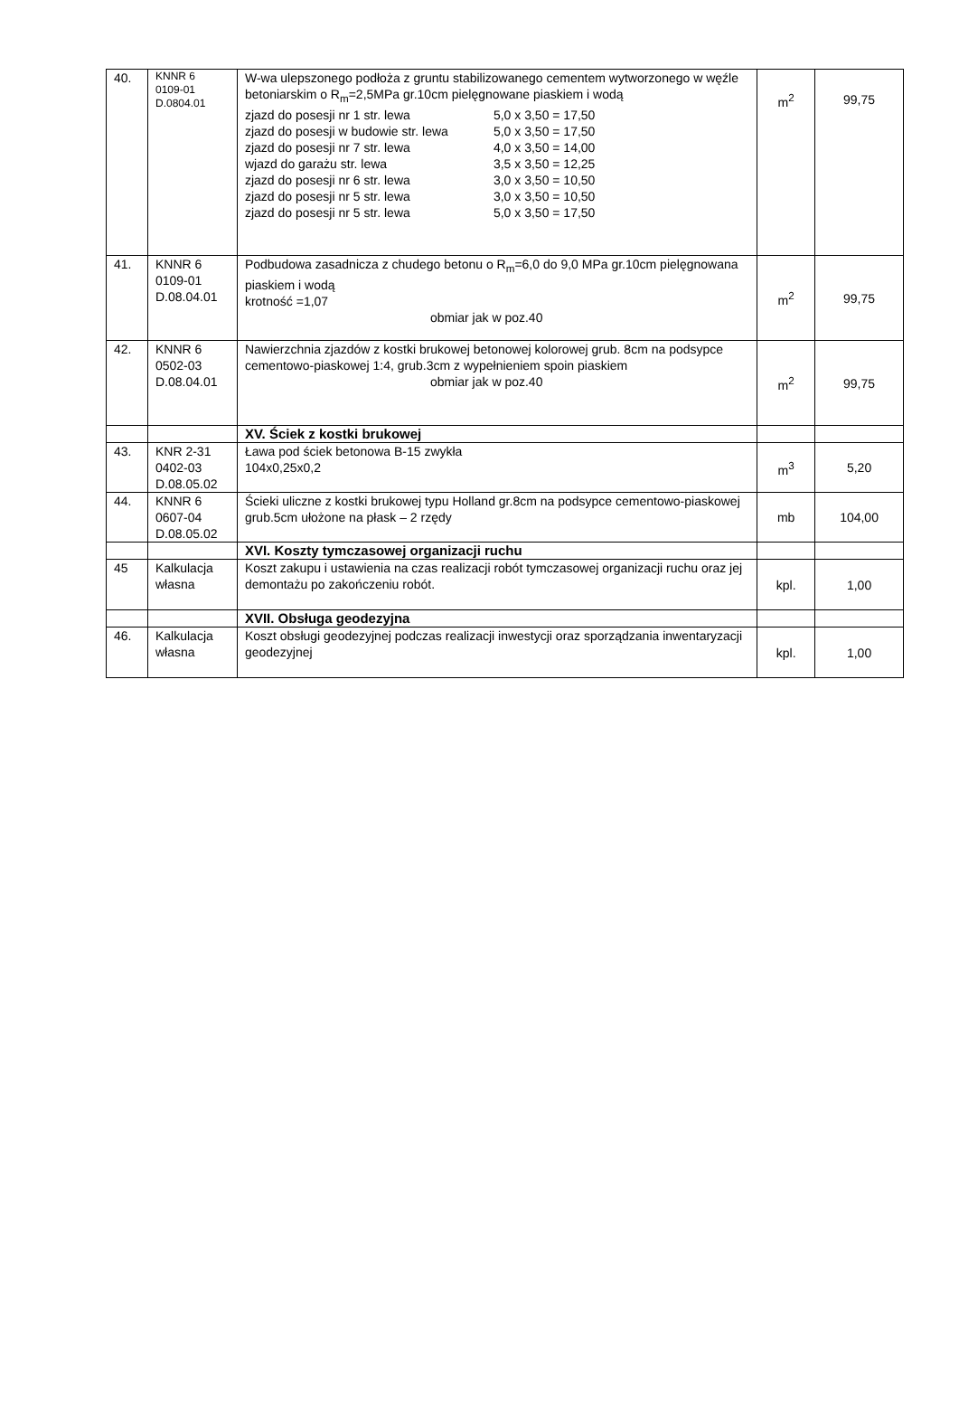| 40. | KNNR 6 0109-01 D.0804.01 | W-wa ulepszonego podłoża z gruntu stabilizowanego cementem wytworzonego w węźle betoniarskim o R<sub>m</sub>=2,5MPa gr.10cm pielęgnowane piaskiem i wodą zjazd do posesji nr 1 str. lewa 5,0 x 3,50 = 17,50 zjazd do posesji w budowie str. lewa 5,0 x 3,50 = 17,50 zjazd do posesji nr 7 str. lewa 4,0 x 3,50 = 14,00 wjazd do garażu str. lewa 3,5 x 3,50 = 12,25 zjazd do posesji nr 6 str. lewa 3,0 x 3,50 = 10,50 zjazd do posesji nr 5 str. lewa 3,0 x 3,50 = 10,50 zjazd do posesji nr 5 str. lewa 5,0 x 3,50 = 17,50 | m<sup>2</sup> | 99,75 |
| 41. | KNNR 6 0109-01 D.08.04.01 | Podbudowa zasadnicza z chudego betonu o R<sub>m</sub>=6,0 do 9,0 MPa gr.10cm pielęgnowana piaskiem i wodą krotność =1,07 obmiar jak w poz.40 | m<sup>2</sup> | 99,75 |
| 42. | KNNR 6 0502-03 D.08.04.01 | Nawierzchnia zjazdów z kostki brukowej betonowej kolorowej grub. 8cm na podsypce cementowo-piaskowej 1:4, grub.3cm z wypełnieniem spoin piaskiem obmiar jak w poz.40 | m<sup>2</sup> | 99,75 |
| | | XV. Ściek z kostki brukowej | | |
| 43. | KNR 2-31 0402-03 D.08.05.02 | Ława pod ściek betonowa B-15 zwykła 104x0,25x0,2 | m<sup>3</sup> | 5,20 |
| 44. | KNNR 6 0607-04 D.08.05.02 | Ścieki uliczne z kostki brukowej typu Holland gr.8cm na podsypce cementowo-piaskowej grub.5cm ułożone na płask – 2 rzędy | mb | 104,00 |
| | | XVI. Koszty tymczasowej organizacji ruchu | | |
| 45 | Kalkulacja własna | Koszt zakupu i ustawienia na czas realizacji robót tymczasowej organizacji ruchu oraz jej demontażu po zakończeniu robót. | kpl. | 1,00 |
| | | XVII. Obsługa geodezyjna | | |
| 46. | Kalkulacja własna | Koszt obsługi geodezyjnej podczas realizacji inwestycji oraz sporządzania inwentaryzacji geodezyjnej | kpl. | 1,00 |